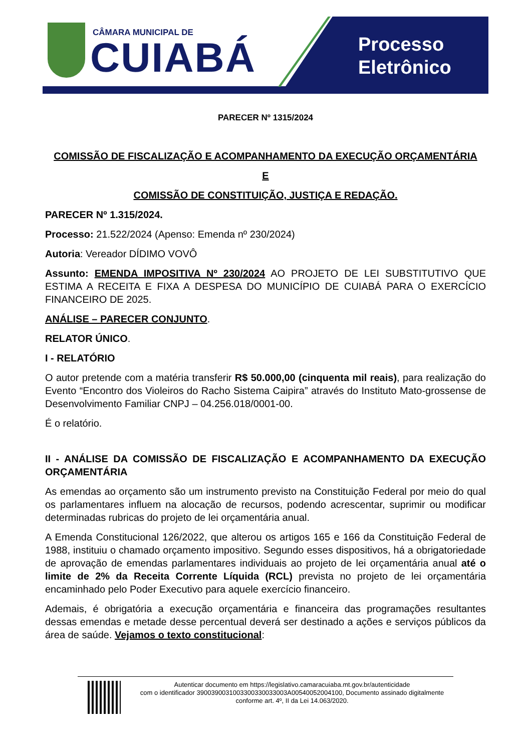CÂMARA MUNICIPAL DE
CUIABÁ
Processo
Eletrônico
PARECER Nº 1315/2024
COMISSÃO DE FISCALIZAÇÃO E ACOMPANHAMENTO DA EXECUÇÃO ORÇAMENTÁRIA
E
COMISSÃO DE CONSTITUIÇÃO, JUSTIÇA E REDAÇÃO.
PARECER Nº 1.315/2024.
Processo: 21.522/2024 (Apenso: Emenda nº 230/2024)
Autoria: Vereador DÍDIMO VOVÔ
Assunto: EMENDA IMPOSITIVA Nº 230/2024 AO PROJETO DE LEI SUBSTITUTIVO QUE ESTIMA A RECEITA E FIXA A DESPESA DO MUNICÍPIO DE CUIABÁ PARA O EXERCÍCIO FINANCEIRO DE 2025.
ANÁLISE – PARECER CONJUNTO.
RELATOR ÚNICO.
I - RELATÓRIO
O autor pretende com a matéria transferir R$ 50.000,00 (cinquenta mil reais), para realização do Evento “Encontro dos Violeiros do Racho Sistema Caipira” através do Instituto Mato-grossense de Desenvolvimento Familiar CNPJ – 04.256.018/0001-00.
É o relatório.
II - ANÁLISE DA COMISSÃO DE FISCALIZAÇÃO E ACOMPANHAMENTO DA EXECUÇÃO ORÇAMENTÁRIA
As emendas ao orçamento são um instrumento previsto na Constituição Federal por meio do qual os parlamentares influem na alocação de recursos, podendo acrescentar, suprimir ou modificar determinadas rubricas do projeto de lei orçamentária anual.
A Emenda Constitucional 126/2022, que alterou os artigos 165 e 166 da Constituição Federal de 1988, instituiu o chamado orçamento impositivo. Segundo esses dispositivos, há a obrigatoriedade de aprovação de emendas parlamentares individuais ao projeto de lei orçamentária anual até o limite de 2% da Receita Corrente Líquida (RCL) prevista no projeto de lei orçamentária encaminhado pelo Poder Executivo para aquele exercício financeiro.
Ademais, é obrigatória a execução orçamentária e financeira das programações resultantes dessas emendas e metade desse percentual deverá ser destinado a ações e serviços públicos da área de saúde. Vejamos o texto constitucional:
Autenticar documento em https://legislativo.camaracuiaba.mt.gov.br/autenticidade
com o identificador 3900390031003300330033003A00540052004100, Documento assinado digitalmente
conforme art. 4º, II da Lei 14.063/2020.